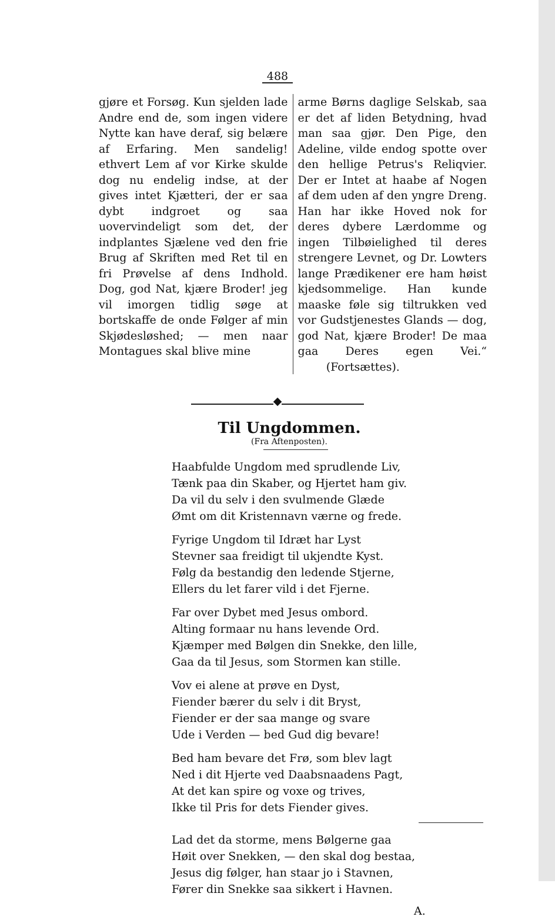488
gjøre et Forsøg. Kun sjelden lade Andre end de, som ingen videre Nytte kan have deraf, sig belære af Erfaring. Men sandelig! ethvert Lem af vor Kirke skulde dog nu endelig indse, at der gives intet Kjætteri, der er saa dybt indgroet og saa uovervindeligt som det, der indplantes Sjælene ved den frie Brug af Skriften med Ret til en fri Prøvelse af dens Indhold. Dog, god Nat, kjære Broder! jeg vil imorgen tidlig søge at bortskaffe de onde Følger af min Skjødesløshed; — men naar Montagues skal blive mine
arme Børns daglige Selskab, saa er det af liden Betydning, hvad man saa gjør. Den Pige, den Adeline, vilde endog spotte over den hellige Petrus's Reliqvier. Der er Intet at haabe af Nogen af dem uden af den yngre Dreng. Han har ikke Hoved nok for deres dybere Lærdomme og ingen Tilbøielighed til deres strengere Levnet, og Dr. Lowters lange Prædikener ere ham høist kjedsommelige. Han kunde maaske føle sig tiltrukken ved vor Gudstjenestes Glands — dog, god Nat, kjære Broder! De maa gaa Deres egen Vei.“ (Fortsættes).
◆
Til Ungdommen.
(Fra Aftenposten).
Haabfulde Ungdom med sprudlende Liv,
Tænk paa din Skaber, og Hjertet ham giv.
Da vil du selv i den svulmende Glæde
Ømt om dit Kristennavn værne og frede.
Fyrige Ungdom til Idræt har Lyst
Stevner saa freidigt til ukjendte Kyst.
Følg da bestandig den ledende Stjerne,
Ellers du let farer vild i det Fjerne.
Far over Dybet med Jesus ombord.
Alting formaar nu hans levende Ord.
Kjæmper med Bølgen din Snekke, den lille,
Gaa da til Jesus, som Stormen kan stille.
Vov ei alene at prøve en Dyst,
Fiender bærer du selv i dit Bryst,
Fiender er der saa mange og svare
Ude i Verden — bed Gud dig bevare!
Bed ham bevare det Frø, som blev lagt
Ned i dit Hjerte ved Daabsnaadens Pagt,
At det kan spire og voxe og trives,
Ikke til Pris for dets Fiender gives.
Lad det da storme, mens Bølgerne gaa
Høit over Snekken, — den skal dog bestaa,
Jesus dig følger, han staar jo i Stavnen,
Fører din Snekke saa sikkert i Havnen.
A.